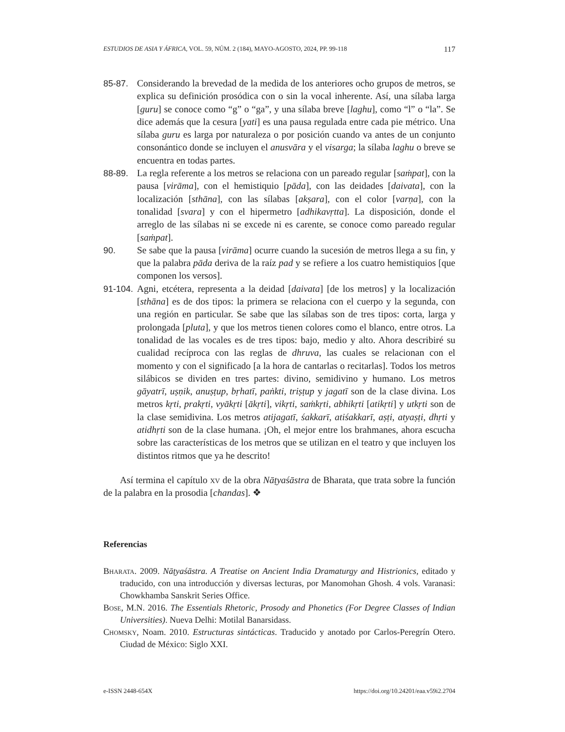ESTUDIOS DE ASIA Y ÁFRICA, VOL. 59, NÚM. 2 (184), MAYO-AGOSTO, 2024, PP. 99-118 117
85-87. Considerando la brevedad de la medida de los anteriores ocho grupos de metros, se explica su definición prosódica con o sin la vocal inherente. Así, una sílaba larga [guru] se conoce como “g” o “ga”, y una sílaba breve [laghu], como “l” o “la”. Se dice además que la cesura [yati] es una pausa regulada entre cada pie métrico. Una sílaba guru es larga por naturaleza o por posición cuando va antes de un conjunto consonántico donde se incluyen el anusvāra y el visarga; la sílaba laghu o breve se encuentra en todas partes.
88-89. La regla referente a los metros se relaciona con un pareado regular [saṁpat], con la pausa [virāma], con el hemistiquio [pāda], con las deidades [daivata], con la localización [sthāna], con las sílabas [akṣara], con el color [varṇa], con la tonalidad [svara] y con el hipermetro [adhikavṛtta]. La disposición, donde el arreglo de las sílabas ni se excede ni es carente, se conoce como pareado regular [saṁpat].
90. Se sabe que la pausa [virāma] ocurre cuando la sucesión de metros llega a su fin, y que la palabra pāda deriva de la raíz pad y se refiere a los cuatro hemistiquios [que componen los versos].
91-104. Agni, etcétera, representa a la deidad [daivata] [de los metros] y la localización [sthāna] es de dos tipos: la primera se relaciona con el cuerpo y la segunda, con una región en particular. Se sabe que las sílabas son de tres tipos: corta, larga y prolongada [pluta], y que los metros tienen colores como el blanco, entre otros. La tonalidad de las vocales es de tres tipos: bajo, medio y alto. Ahora describiré su cualidad recíproca con las reglas de dhruva, las cuales se relacionan con el momento y con el significado [a la hora de cantarlas o recitarlas]. Todos los metros silábicos se dividen en tres partes: divino, semidivino y humano. Los metros gāyatrī, uṣṇik, anuṣṭup, bṛhatī, paṅkti, triṣṭup y jagatī son de la clase divina. Los metros kṛti, prakṛti, vyākṛti [ākṛti], vikṛti, saṁkṛti, abhikṛti [atikṛti] y utkṛti son de la clase semidivina. Los metros atijagatī, śakkarī, atiśakkarī, aṣṭi, atyaṣṭi, dhṛti y atidhṛti son de la clase humana. ¡Oh, el mejor entre los brahmanes, ahora escucha sobre las características de los metros que se utilizan en el teatro y que incluyen los distintos ritmos que ya he descrito!
Así termina el capítulo xv de la obra Nāṭyaśāstra de Bharata, que trata sobre la función de la palabra en la prosodia [chandas]. ❖
Referencias
Bharata. 2009. Nāṭyaśāstra. A Treatise on Ancient India Dramaturgy and Histrionics, editado y traducido, con una introducción y diversas lecturas, por Manomohan Ghosh. 4 vols. Varanasi: Chowkhamba Sanskrit Series Office.
Bose, M.N. 2016. The Essentials Rhetoric, Prosody and Phonetics (For Degree Classes of Indian Universities). Nueva Delhi: Motilal Banarsidass.
Chomsky, Noam. 2010. Estructuras sintácticas. Traducido y anotado por Carlos-Peregrín Otero. Ciudad de México: Siglo XXI.
e-ISSN 2448-654X https://doi.org/10.24201/eaa.v59i2.2704